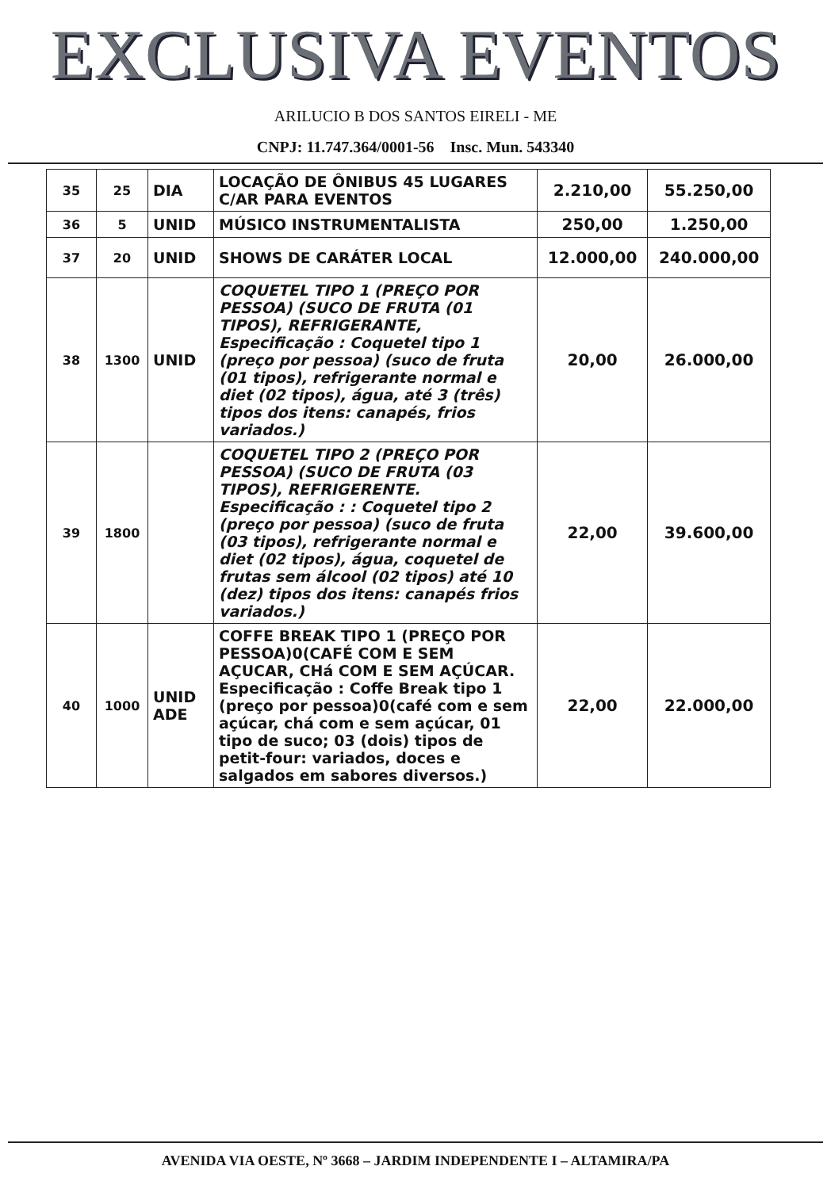EXCLUSIVA EVENTOS
ARILUCIO B DOS SANTOS EIRELI - ME
CNPJ: 11.747.364/0001-56 Insc. Mun. 543340
| 35 | 25 | DIA | LOCAÇÃO DE ÔNIBUS 45 LUGARES C/AR PARA EVENTOS | 2.210,00 | 55.250,00 |
| 36 | 5 | UNID | MÚSICO INSTRUMENTALISTA | 250,00 | 1.250,00 |
| 37 | 20 | UNID | SHOWS DE CARÁTER LOCAL | 12.000,00 | 240.000,00 |
| 38 | 1300 | UNID | COQUETEL TIPO 1 (PREÇO POR PESSOA) (SUCO DE FRUTA (01 TIPOS), REFRIGERANTE, Especificação : Coquetel tipo 1 (preço por pessoa) (suco de fruta (01 tipos), refrigerante normal e diet (02 tipos), água, até 3 (três) tipos dos itens: canapés, frios variados.) | 20,00 | 26.000,00 |
| 39 | 1800 | | COQUETEL TIPO 2 (PREÇO POR PESSOA) (SUCO DE FRUTA (03 TIPOS), REFRIGERENTE. Especificação : : Coquetel tipo 2 (preço por pessoa) (suco de fruta (03 tipos), refrigerante normal e diet (02 tipos), água, coquetel de frutas sem álcool (02 tipos) até 10 (dez) tipos dos itens: canapés frios variados.) | 22,00 | 39.600,00 |
| 40 | 1000 | UNID ADE | COFFE BREAK TIPO 1 (PREÇO POR PESSOA)0(CAFÉ COM E SEM AÇUCAR, CHá COM E SEM AÇÚCAR. Especificação : Coffe Break tipo 1 (preço por pessoa)0(café com e sem açúcar, chá com e sem açúcar, 01 tipo de suco; 03 (dois) tipos de petit-four: variados, doces e salgados em sabores diversos.) | 22,00 | 22.000,00 |
AVENIDA VIA OESTE, Nº 3668 – JARDIM INDEPENDENTE I – ALTAMIRA/PA